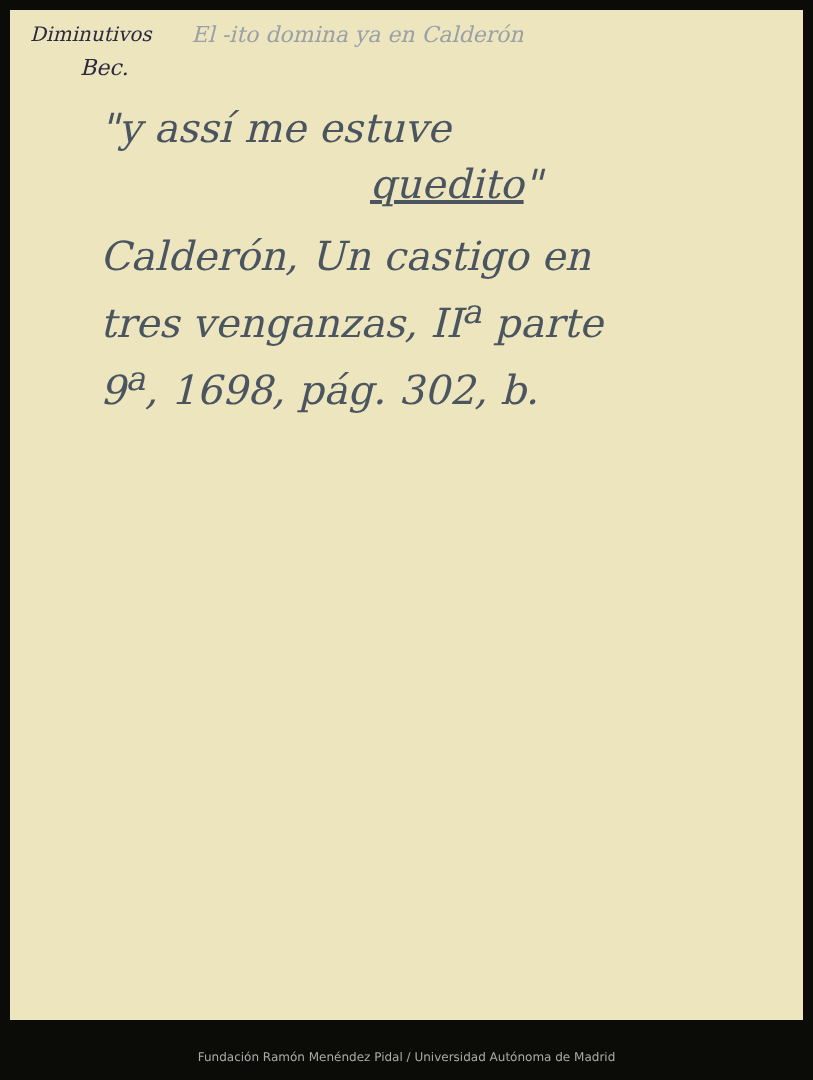Diminutivos El -ito domina ya en Calderón
Bec.
"y assí me estuve
quedito"
Calderón, Un castigo en
tres venganzas, II<sup>a</sup> parte
9<sup>a</sup>, 1698, pág. 302, b.
Fundación Ramón Menéndez Pidal / Universidad Autónoma de Madrid